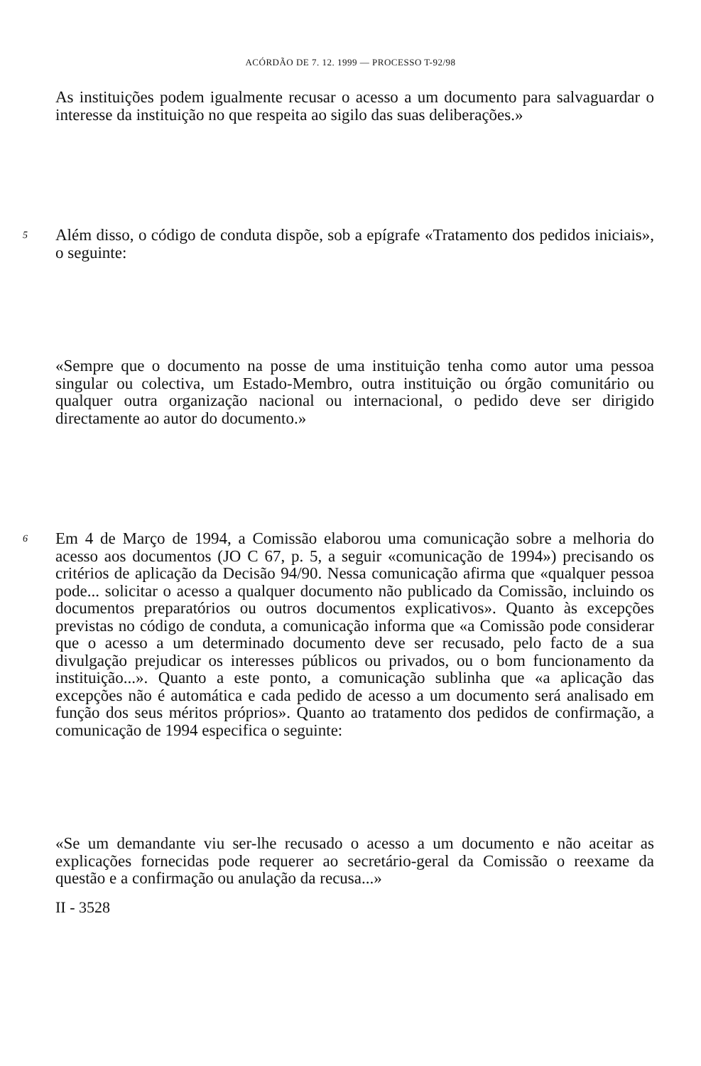ACÓRDÃO DE 7. 12. 1999 — PROCESSO T-92/98
As instituições podem igualmente recusar o acesso a um documento para salvaguardar o interesse da instituição no que respeita ao sigilo das suas deliberações.»
5
Além disso, o código de conduta dispõe, sob a epígrafe «Tratamento dos pedidos iniciais», o seguinte:
«Sempre que o documento na posse de uma instituição tenha como autor uma pessoa singular ou colectiva, um Estado-Membro, outra instituição ou órgão comunitário ou qualquer outra organização nacional ou internacional, o pedido deve ser dirigido directamente ao autor do documento.»
6
Em 4 de Março de 1994, a Comissão elaborou uma comunicação sobre a melhoria do acesso aos documentos (JO C 67, p. 5, a seguir «comunicação de 1994») precisando os critérios de aplicação da Decisão 94/90. Nessa comunicação afirma que «qualquer pessoa pode... solicitar o acesso a qualquer documento não publicado da Comissão, incluindo os documentos preparatórios ou outros documentos explicativos». Quanto às excepções previstas no código de conduta, a comunicação informa que «a Comissão pode considerar que o acesso a um determinado documento deve ser recusado, pelo facto de a sua divulgação prejudicar os interesses públicos ou privados, ou o bom funcionamento da instituição...». Quanto a este ponto, a comunicação sublinha que «a aplicação das excepções não é automática e cada pedido de acesso a um documento será analisado em função dos seus méritos próprios». Quanto ao tratamento dos pedidos de confirmação, a comunicação de 1994 especifica o seguinte:
«Se um demandante viu ser-lhe recusado o acesso a um documento e não aceitar as explicações fornecidas pode requerer ao secretário-geral da Comissão o reexame da questão e a confirmação ou anulação da recusa...»
II - 3528